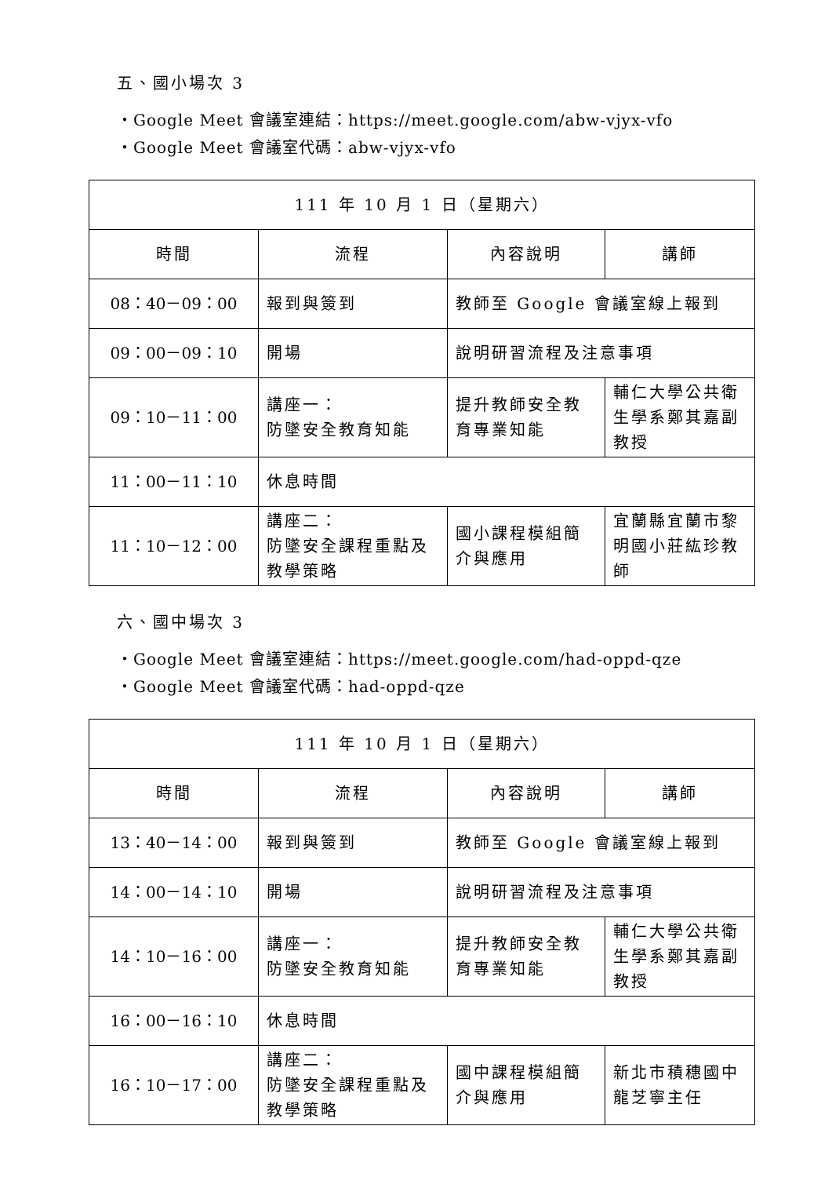五、國小場次 3
・Google Meet 會議室連結：https://meet.google.com/abw-vjyx-vfo
・Google Meet 會議室代碼：abw-vjyx-vfo
| 111 年 10 月 1 日（星期六） | | | |
| 時間 | 流程 | 內容說明 | 講師 |
| 08：40－09：00 | 報到與簽到 | 教師至 Google 會議室線上報到 | |
| 09：00－09：10 | 開場 | 說明研習流程及注意事項 | |
| 09：10－11：00 | 講座一： 防墜安全教育知能 | 提升教師安全教育專業知能 | 輔仁大學公共衛生學系鄭其嘉副教授 |
| 11：00－11：10 | 休息時間 | | |
| 11：10－12：00 | 講座二： 防墜安全課程重點及教學策略 | 國小課程模組簡介與應用 | 宜蘭縣宜蘭市黎明國小莊紘珍教師 |
六、國中場次 3
・Google Meet 會議室連結：https://meet.google.com/had-oppd-qze
・Google Meet 會議室代碼：had-oppd-qze
| 111 年 10 月 1 日（星期六） | | | |
| 時間 | 流程 | 內容說明 | 講師 |
| 13：40－14：00 | 報到與簽到 | 教師至 Google 會議室線上報到 | |
| 14：00－14：10 | 開場 | 說明研習流程及注意事項 | |
| 14：10－16：00 | 講座一： 防墜安全教育知能 | 提升教師安全教育專業知能 | 輔仁大學公共衛生學系鄭其嘉副教授 |
| 16：00－16：10 | 休息時間 | | |
| 16：10－17：00 | 講座二： 防墜安全課程重點及教學策略 | 國中課程模組簡介與應用 | 新北市積穗國中龍芝寧主任 |